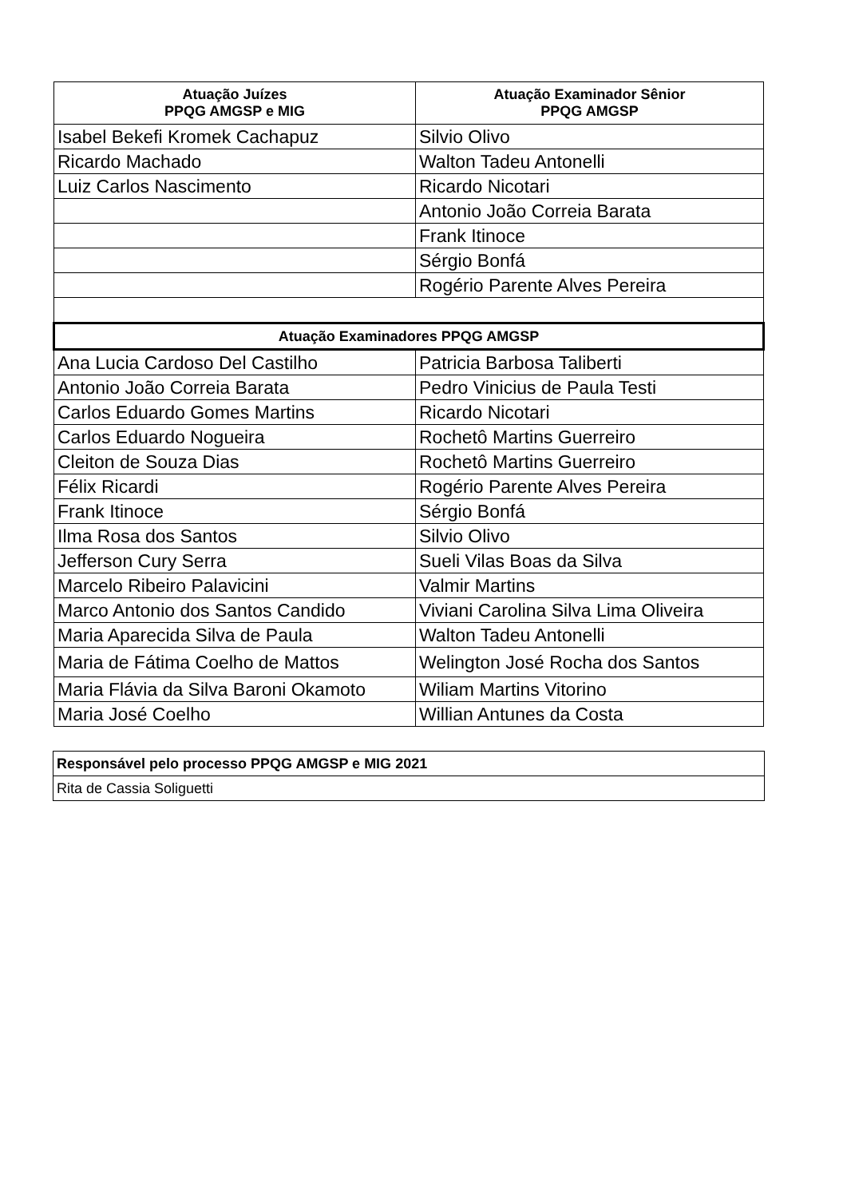| Atuação Juízes PPQG AMGSP e MIG | Atuação Examinador Sênior PPQG AMGSP |
| --- | --- |
| Isabel Bekefi Kromek Cachapuz | Silvio Olivo |
| Ricardo Machado | Walton Tadeu Antonelli |
| Luiz Carlos Nascimento | Ricardo Nicotari |
| | Antonio João Correia Barata |
| | Frank Itinoce |
| | Sérgio Bonfá |
| | Rogério Parente Alves Pereira |
| Atuação Examinadores PPQG AMGSP | |
| Ana Lucia Cardoso Del Castilho | Patricia Barbosa Taliberti |
| Antonio João Correia Barata | Pedro Vinicius de Paula Testi |
| Carlos Eduardo Gomes Martins | Ricardo Nicotari |
| Carlos Eduardo Nogueira | Rochetô Martins Guerreiro |
| Cleiton de Souza Dias | Rochetô Martins Guerreiro |
| Félix Ricardi | Rogério Parente Alves Pereira |
| Frank Itinoce | Sérgio Bonfá |
| Ilma Rosa dos Santos | Silvio Olivo |
| Jefferson Cury Serra | Sueli Vilas Boas da Silva |
| Marcelo Ribeiro Palavicini | Valmir Martins |
| Marco Antonio dos Santos Candido | Viviani Carolina Silva Lima Oliveira |
| Maria Aparecida Silva de Paula | Walton Tadeu Antonelli |
| Maria de Fátima Coelho de Mattos | Welington José Rocha dos Santos |
| Maria Flávia da Silva Baroni Okamoto | Wiliam Martins Vitorino |
| Maria José Coelho | Willian Antunes da Costa |
| Responsável pelo processo PPQG AMGSP e MIG 2021 |
| --- |
| Rita de Cassia Soliguetti |